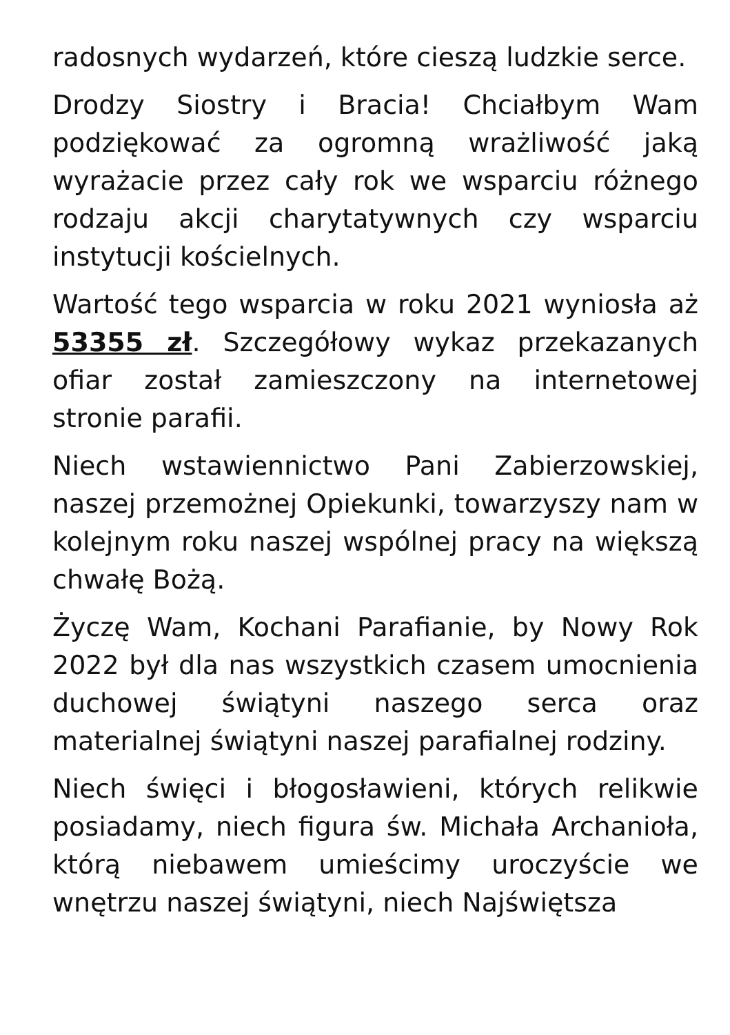radosnych wydarzeń, które cieszą ludzkie serce.
Drodzy Siostry i Bracia! Chciałbym Wam podziękować za ogromną wrażliwość jaką wyrażacie przez cały rok we wsparciu różnego rodzaju akcji charytatywnych czy wsparciu instytucji kościelnych.
Wartość tego wsparcia w roku 2021 wyniosła aż 53355 zł. Szczegółowy wykaz przekazanych ofiar został zamieszczony na internetowej stronie parafii.
Niech wstawiennictwo Pani Zabierzowskiej, naszej przemożnej Opiekunki, towarzyszy nam w kolejnym roku naszej wspólnej pracy na większą chwałę Bożą.
Życzę Wam, Kochani Parafianie, by Nowy Rok 2022 był dla nas wszystkich czasem umocnienia duchowej świątyni naszego serca oraz materialnej świątyni naszej parafialnej rodziny.
Niech święci i błogosławieni, których relikwie posiadamy, niech figura św. Michała Archanioła, którą niebawem umieścimy uroczyście we wnętrzu naszej świątyni, niech Najświętsza